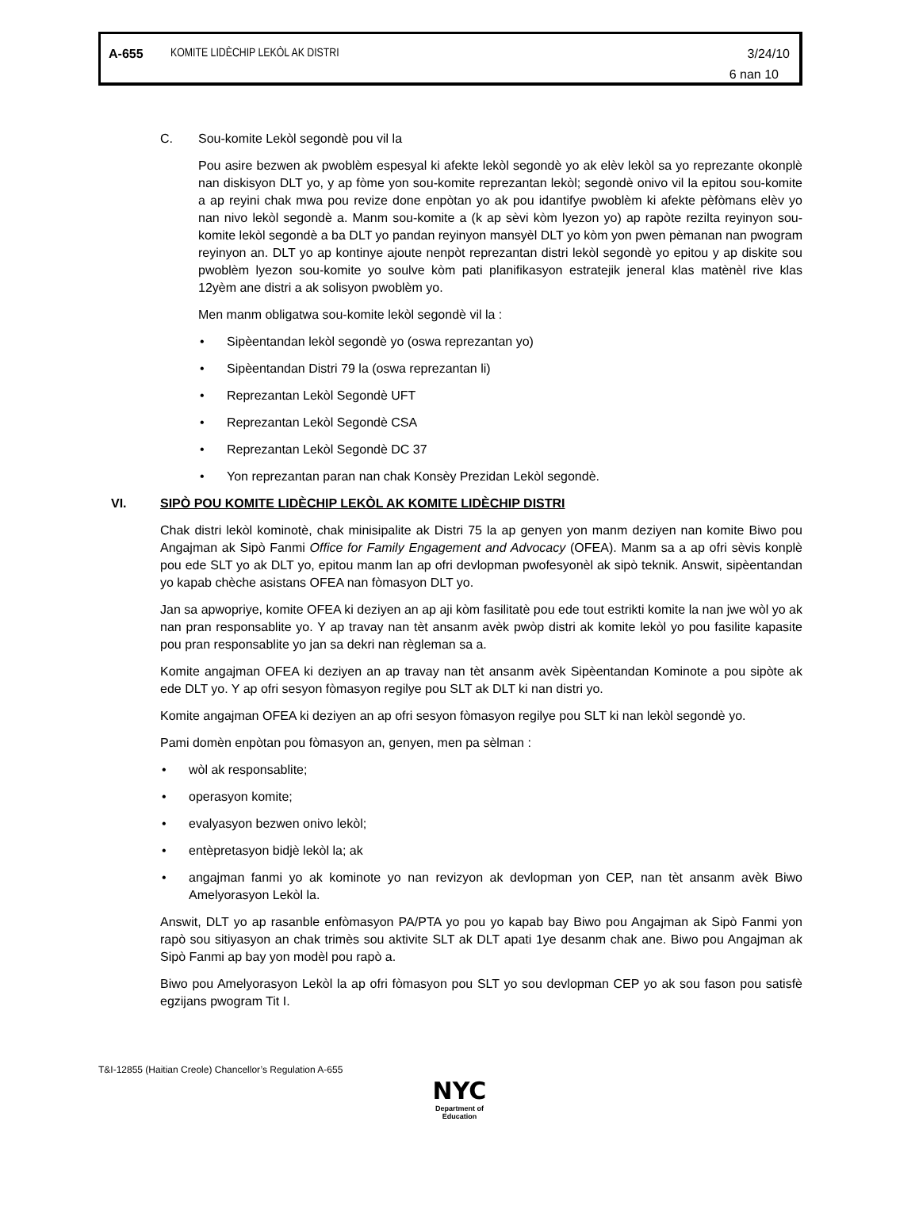A-655 KOMITE LIDÈCHIP LEKÒL AK DISTRI 3/24/10
6 nan 10
C. Sou-komite Lekòl segondè pou vil la
Pou asire bezwen ak pwoblèm espesyal ki afekte lekòl segondè yo ak elèv lekòl sa yo reprezante okonplè nan diskisyon DLT yo, y ap fòme yon sou-komite reprezantan lekòl; segondè onivo vil la epitou sou-komite a ap reyini chak mwa pou revize done enpòtan yo ak pou idantifye pwoblèm ki afekte pèfòmans elèv yo nan nivo lekòl segondè a. Manm sou-komite a (k ap sèvi kòm lyezon yo) ap rapòte rezilta reyinyon sou-komite lekòl segondè a ba DLT yo pandan reyinyon mansyèl DLT yo kòm yon pwen pèmanan nan pwogram reyinyon an. DLT yo ap kontinye ajoute nenpòt reprezantan distri lekòl segondè yo epitou y ap diskite sou pwoblèm lyezon sou-komite yo soulve kòm pati planifikasyon estratejik jeneral klas matènèl rive klas 12yèm ane distri a ak solisyon pwoblèm yo.
Men manm obligatwa sou-komite lekòl segondè vil la :
• Sipèentandan lekòl segondè yo (oswa reprezantan yo)
• Sipèentandan Distri 79 la (oswa reprezantan li)
• Reprezantan Lekòl Segondè UFT
• Reprezantan Lekòl Segondè CSA
• Reprezantan Lekòl Segondè DC 37
• Yon reprezantan paran nan chak Konsèy Prezidan Lekòl segondè.
VI. SIPÒ POU KOMITE LIDÈCHIP LEKÒL AK KOMITE LIDÈCHIP DISTRI
Chak distri lekòl kominotè, chak minisipalite ak Distri 75 la ap genyen yon manm deziyen nan komite Biwo pou Angajman ak Sipò Fanmi Office for Family Engagement and Advocacy (OFEA). Manm sa a ap ofri sèvis konplè pou ede SLT yo ak DLT yo, epitou manm lan ap ofri devlopman pwofesyonèl ak sipò teknik. Answit, sipèentandan yo kapab chèche asistans OFEA nan fòmasyon DLT yo.
Jan sa apwopriye, komite OFEA ki deziyen an ap aji kòm fasilitatè pou ede tout estrikti komite la nan jwe wòl yo ak nan pran responsablite yo. Y ap travay nan tèt ansanm avèk pwòp distri ak komite lekòl yo pou fasilite kapasite pou pran responsablite yo jan sa dekri nan règleman sa a.
Komite angajman OFEA ki deziyen an ap travay nan tèt ansanm avèk Sipèentandan Kominote a pou sipòte ak ede DLT yo. Y ap ofri sesyon fòmasyon regilye pou SLT ak DLT ki nan distri yo.
Komite angajman OFEA ki deziyen an ap ofri sesyon fòmasyon regilye pou SLT ki nan lekòl segondè yo.
Pami domèn enpòtan pou fòmasyon an, genyen, men pa sèlman :
• wòl ak responsablite;
• operasyon komite;
• evalyasyon bezwen onivo lekòl;
• entèpretasyon bidjè lekòl la; ak
• angajman fanmi yo ak kominote yo nan revizyon ak devlopman yon CEP, nan tèt ansanm avèk Biwo Amelyorasyon Lekòl la.
Answit, DLT yo ap rasanble enfòmasyon PA/PTA yo pou yo kapab bay Biwo pou Angajman ak Sipò Fanmi yon rapò sou sitiyasyon an chak trimès sou aktivite SLT ak DLT apati 1ye desanm chak ane. Biwo pou Angajman ak Sipò Fanmi ap bay yon modèl pou rapò a.
Biwo pou Amelyorasyon Lekòl la ap ofri fòmasyon pou SLT yo sou devlopman CEP yo ak sou fason pou satisfè egzijans pwogram Tit I.
T&I-12855 (Haitian Creole) Chancellor’s Regulation A-655
NYC
Department of
Education